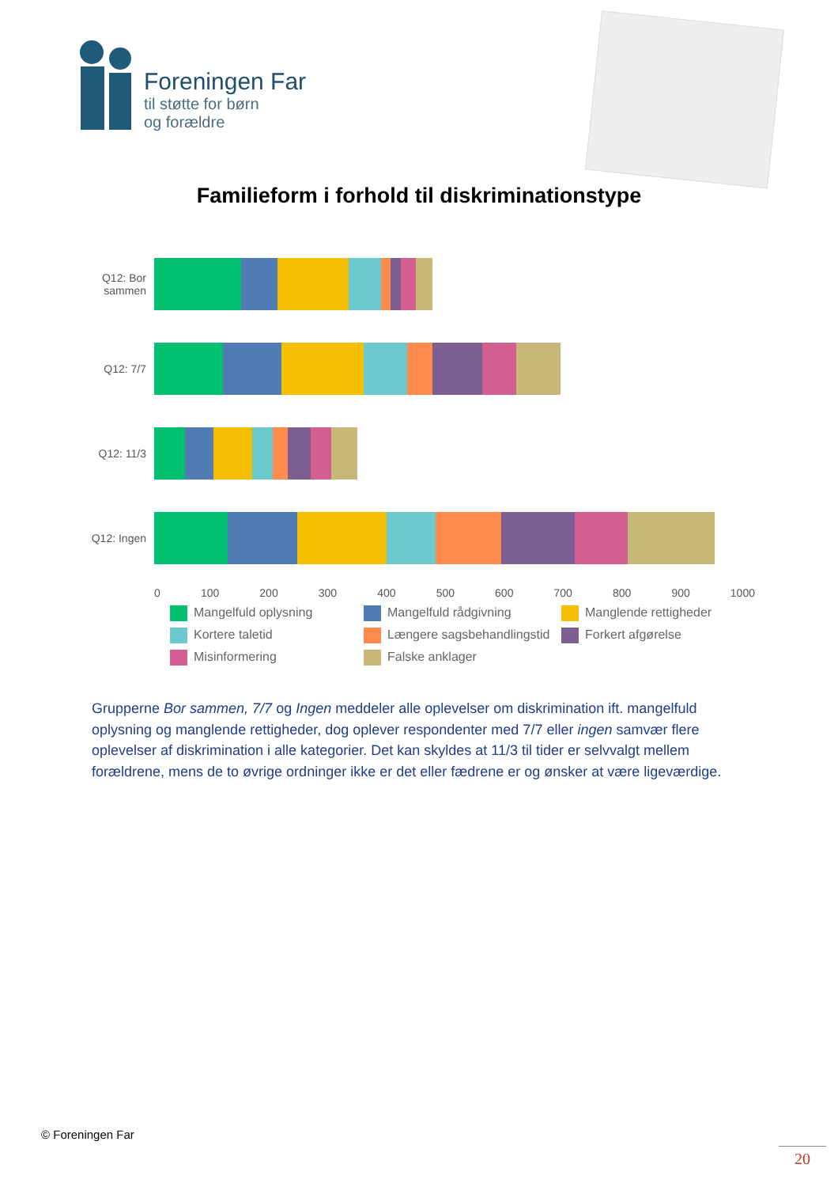Foreningen Far
til støtte for børn
og forældre
Familieform i forhold til diskriminationstype
Q12: Bor sammen
Q12: 7/7
Q12: 11/3
Q12: Ingen
0 100 200 300 400 500 600 700 800 900 1000
Mangelfuld oplysning
Mangelfuld rådgivning
Manglende rettigheder
Kortere taletid
Længere sagsbehandlingstid
Forkert afgørelse
Misinformering
Falske anklager
Grupperne Bor sammen, 7/7 og Ingen meddeler alle oplevelser om diskrimination ift. mangelfuld oplysning og manglende rettigheder, dog oplever respondenter med 7/7 eller ingen samvær flere oplevelser af diskrimination i alle kategorier. Det kan skyldes at 11/3 til tider er selvvalgt mellem forældrene, mens de to øvrige ordninger ikke er det eller fædrene er og ønsker at være ligeværdige.
© Foreningen Far
20